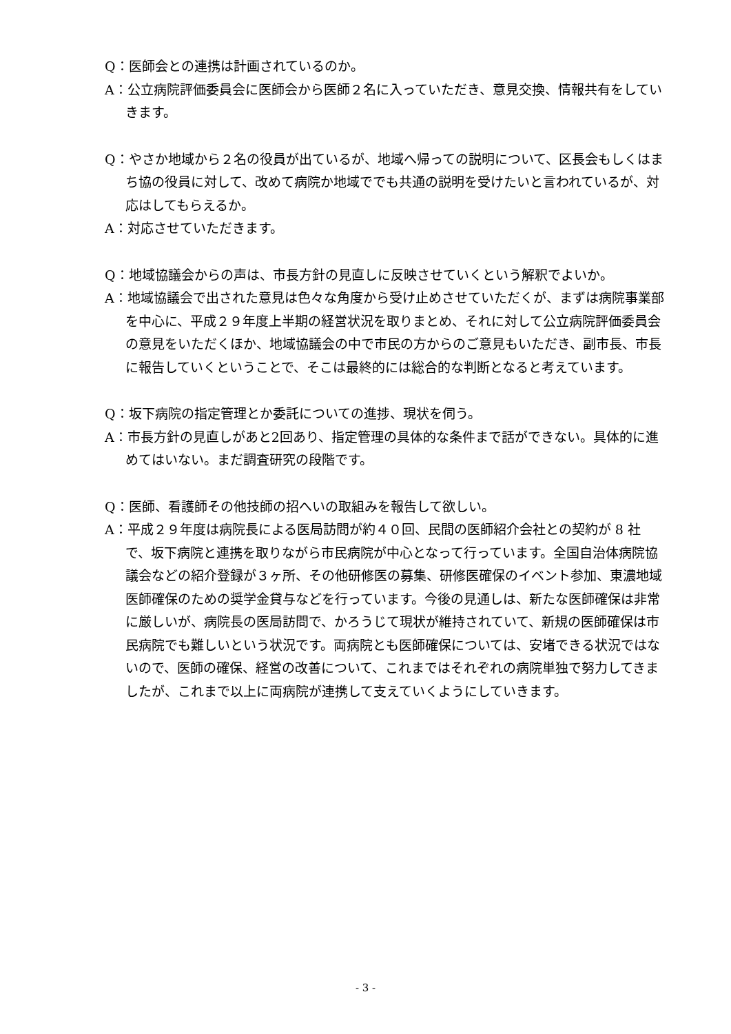Q：医師会との連携は計画されているのか。
A：公立病院評価委員会に医師会から医師２名に入っていただき、意見交換、情報共有をしていきます。
Q：やさか地域から２名の役員が出ているが、地域へ帰っての説明について、区長会もしくはまち協の役員に対して、改めて病院か地域ででも共通の説明を受けたいと言われているが、対応はしてもらえるか。
A：対応させていただきます。
Q：地域協議会からの声は、市長方針の見直しに反映させていくという解釈でよいか。
A：地域協議会で出された意見は色々な角度から受け止めさせていただくが、まずは病院事業部を中心に、平成２９年度上半期の経営状況を取りまとめ、それに対して公立病院評価委員会の意見をいただくほか、地域協議会の中で市民の方からのご意見もいただき、副市長、市長に報告していくということで、そこは最終的には総合的な判断となると考えています。
Q：坂下病院の指定管理とか委託についての進捗、現状を伺う。
A：市長方針の見直しがあと2回あり、指定管理の具体的な条件まで話ができない。具体的に進めてはいない。まだ調査研究の段階です。
Q：医師、看護師その他技師の招へいの取組みを報告して欲しい。
A：平成２９年度は病院長による医局訪問が約４０回、民間の医師紹介会社との契約が 8 社で、坂下病院と連携を取りながら市民病院が中心となって行っています。全国自治体病院協議会などの紹介登録が３ヶ所、その他研修医の募集、研修医確保のイベント参加、東濃地域医師確保のための奨学金貸与などを行っています。今後の見通しは、新たな医師確保は非常に厳しいが、病院長の医局訪問で、かろうじて現状が維持されていて、新規の医師確保は市民病院でも難しいという状況です。両病院とも医師確保については、安堵できる状況ではないので、医師の確保、経営の改善について、これまではそれぞれの病院単独で努力してきましたが、これまで以上に両病院が連携して支えていくようにしていきます。
- 3 -